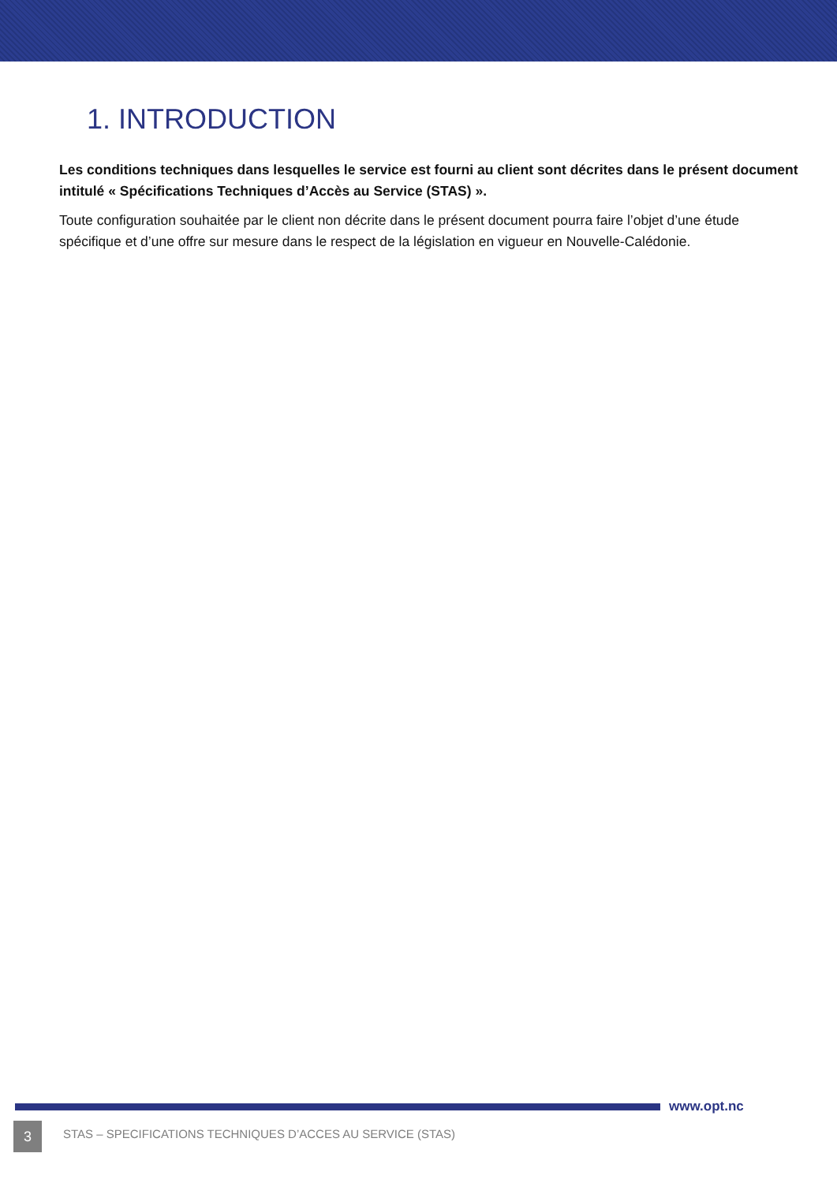1. INTRODUCTION
Les conditions techniques dans lesquelles le service est fourni au client sont décrites dans le présent document intitulé « Spécifications Techniques d’Accès au Service (STAS) ».
Toute configuration souhaitée par le client non décrite dans le présent document pourra faire l’objet d’une étude spécifique et d’une offre sur mesure dans le respect de la législation en vigueur en Nouvelle-Calédonie.
www.opt.nc
3
STAS – SPECIFICATIONS TECHNIQUES D’ACCES AU SERVICE (STAS)